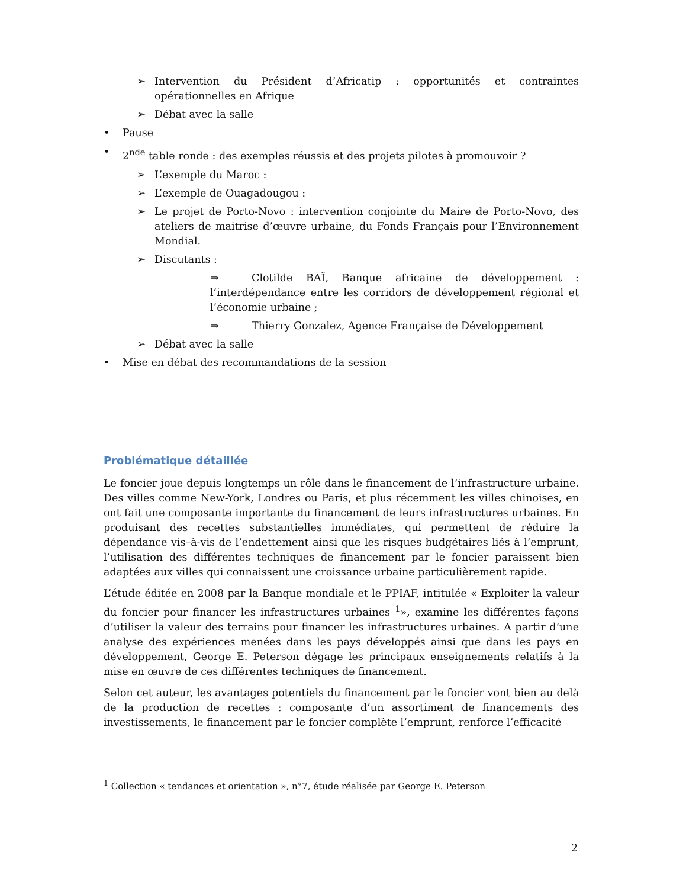➢ Intervention du Président d’Africatip : opportunités et contraintes opérationnelles en Afrique
➢ Débat avec la salle
• Pause
• 2<sup>nde</sup> table ronde : des exemples réussis et des projets pilotes à promouvoir ?
➢ L’exemple du Maroc :
➢ L’exemple de Ouagadougou :
➢ Le projet de Porto-Novo : intervention conjointe du Maire de Porto-Novo, des ateliers de maitrise d’œuvre urbaine, du Fonds Français pour l’Environnement Mondial.
➢ Discutants :
⇒ Clotilde BAÏ, Banque africaine de développement : l’interdépendance entre les corridors de développement régional et l’économie urbaine ;
⇒ Thierry Gonzalez, Agence Française de Développement
➢ Débat avec la salle
• Mise en débat des recommandations de la session
Problématique détaillée
Le foncier joue depuis longtemps un rôle dans le financement de l’infrastructure urbaine. Des villes comme New-York, Londres ou Paris, et plus récemment les villes chinoises, en ont fait une composante importante du financement de leurs infrastructures urbaines. En produisant des recettes substantielles immédiates, qui permettent de réduire la dépendance vis–à-vis de l’endettement ainsi que les risques budgétaires liés à l’emprunt, l’utilisation des différentes techniques de financement par le foncier paraissent bien adaptées aux villes qui connaissent une croissance urbaine particulièrement rapide.
L’étude éditée en 2008 par la Banque mondiale et le PPIAF, intitulée « Exploiter la valeur du foncier pour financer les infrastructures urbaines <sup>1</sup>», examine les différentes façons d’utiliser la valeur des terrains pour financer les infrastructures urbaines. A partir d’une analyse des expériences menées dans les pays développés ainsi que dans les pays en développement, George E. Peterson dégage les principaux enseignements relatifs à la mise en œuvre de ces différentes techniques de financement.
Selon cet auteur, les avantages potentiels du financement par le foncier vont bien au delà de la production de recettes : composante d’un assortiment de financements des investissements, le financement par le foncier complète l’emprunt, renforce l’efficacité
<sup>1</sup> Collection « tendances et orientation », n°7, étude réalisée par George E. Peterson
2